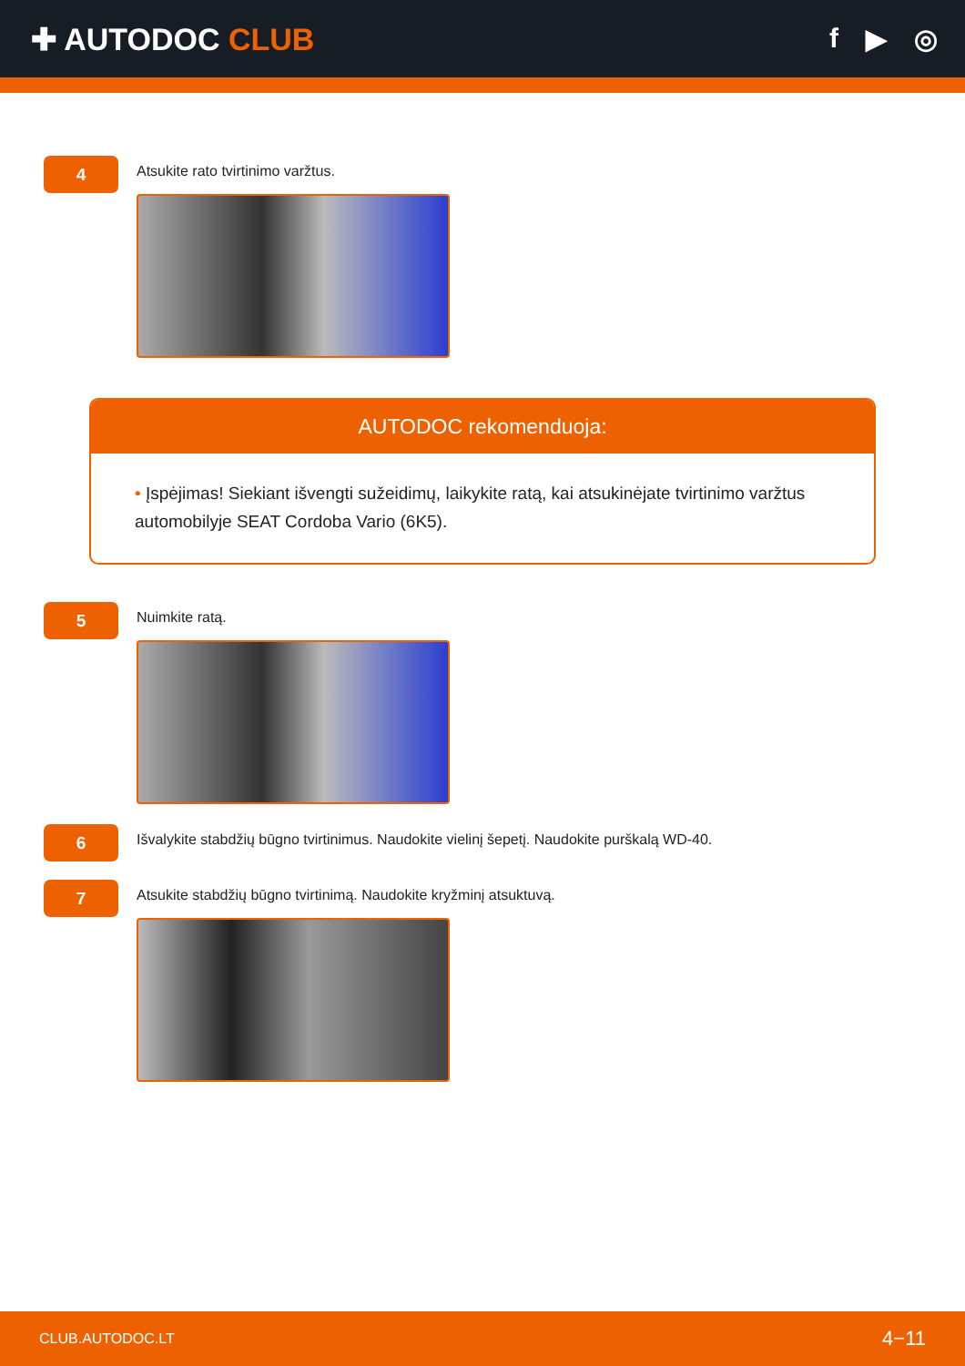✚ AUTODOC CLUB f ▶ ◎
4
Atsukite rato tvirtinimo varžtus.
AUTODOC rekomenduoja:
• Įspėjimas! Siekiant išvengti sužeidimų, laikykite ratą, kai atsukinėjate tvirtinimo varžtus automobilyje SEAT Cordoba Vario (6K5).
5
Nuimkite ratą.
6
Išvalykite stabdžių būgno tvirtinimus. Naudokite vielinį šepetį. Naudokite purškalą WD-40.
7
Atsukite stabdžių būgno tvirtinimą. Naudokite kryžminį atsuktuvą.
CLUB.AUTODOC.LT 4−11